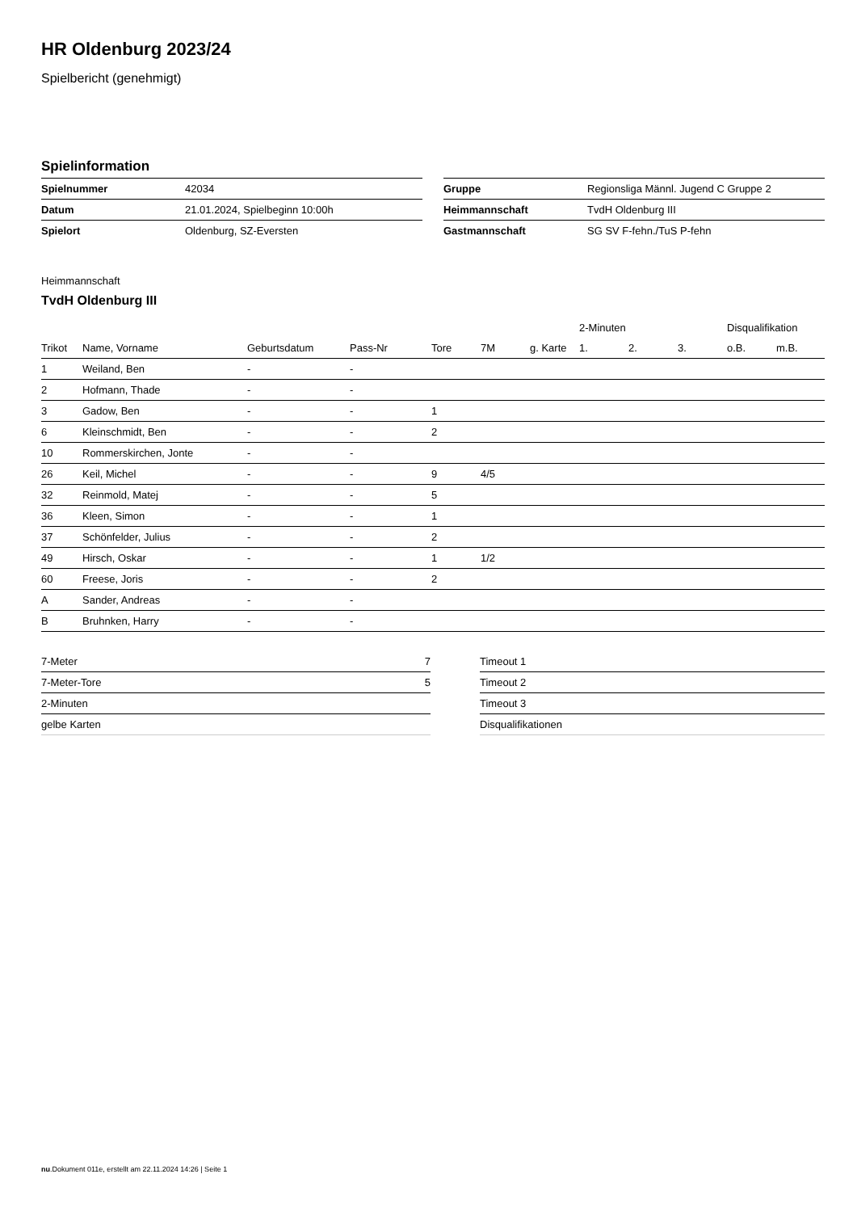HR Oldenburg 2023/24
Spielbericht (genehmigt)
Spielinformation
| Spielnummer | 42034 |
| Datum | 21.01.2024, Spielbeginn 10:00h |
| Spielort | Oldenburg, SZ-Eversten |
| Gruppe | Regionsliga Männl. Jugend C Gruppe 2 |
| Heimmannschaft | TvdH Oldenburg III |
| Gastmannschaft | SG SV F-fehn./TuS P-fehn |
Heimmannschaft
TvdH Oldenburg III
| | | | | | | | 2-Minuten | | | Disqualifikation | |
| --- | --- | --- | --- | --- | --- | --- | --- | --- | --- | --- | --- |
| Trikot | Name, Vorname | Geburtsdatum | Pass-Nr | Tore | 7M | g. Karte | 1. | 2. | 3. | o.B. | m.B. |
| 1 | Weiland, Ben | - | - | | | | | | | | |
| 2 | Hofmann, Thade | - | - | | | | | | | | |
| 3 | Gadow, Ben | - | - | 1 | | | | | | | |
| 6 | Kleinschmidt, Ben | - | - | 2 | | | | | | | |
| 10 | Rommerskirchen, Jonte | - | - | | | | | | | | |
| 26 | Keil, Michel | - | - | 9 | 4/5 | | | | | | |
| 32 | Reinmold, Matej | - | - | 5 | | | | | | | |
| 36 | Kleen, Simon | - | - | 1 | | | | | | | |
| 37 | Schönfelder, Julius | - | - | 2 | | | | | | | |
| 49 | Hirsch, Oskar | - | - | 1 | 1/2 | | | | | | |
| 60 | Freese, Joris | - | - | 2 | | | | | | | |
| A | Sander, Andreas | - | - | | | | | | | | |
| B | Bruhnken, Harry | - | - | | | | | | | | |
| 7-Meter | 7 |
| 7-Meter-Tore | 5 |
| 2-Minuten | |
| gelbe Karten | |
| Timeout 1 |
| Timeout 2 |
| Timeout 3 |
| Disqualifikationen |
nu.Dokument 011e, erstellt am 22.11.2024 14:26 | Seite 1